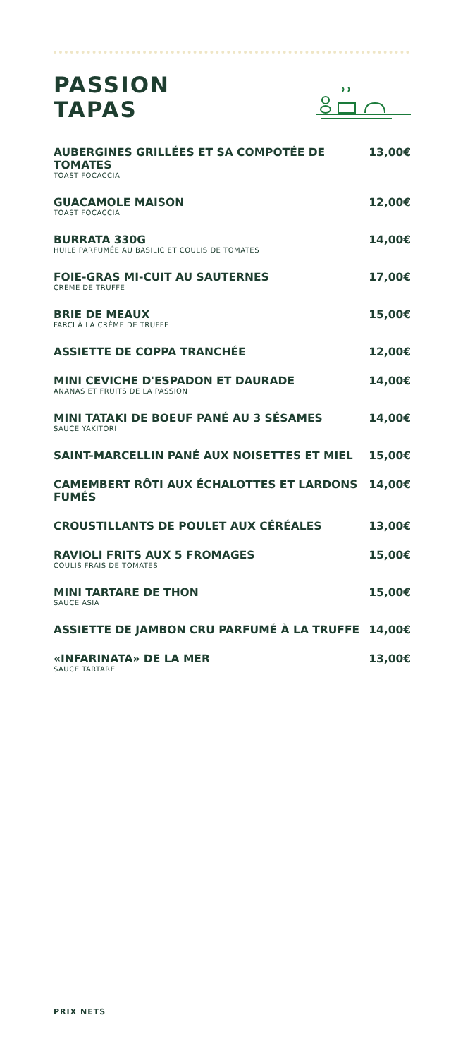PASSION
TAPAS
| AUBERGINES GRILLÉES ET SA COMPOTÉE DE TOMATES TOAST FOCACCIA | 13,00€ |
| GUACAMOLE MAISON TOAST FOCACCIA | 12,00€ |
| BURRATA 330G HUILE PARFUMÉE AU BASILIC ET COULIS DE TOMATES | 14,00€ |
| FOIE-GRAS MI-CUIT AU SAUTERNES CRÈME DE TRUFFE | 17,00€ |
| BRIE DE MEAUX FARCI À LA CRÈME DE TRUFFE | 15,00€ |
| ASSIETTE DE COPPA TRANCHÉE | 12,00€ |
| MINI CEVICHE D'ESPADON ET DAURADE ANANAS ET FRUITS DE LA PASSION | 14,00€ |
| MINI TATAKI DE BOEUF PANÉ AU 3 SÉSAMES SAUCE YAKITORI | 14,00€ |
| SAINT-MARCELLIN PANÉ AUX NOISETTES ET MIEL | 15,00€ |
| CAMEMBERT RÔTI AUX ÉCHALOTTES ET LARDONS FUMÉS | 14,00€ |
| CROUSTILLANTS DE POULET AUX CÉRÉALES | 13,00€ |
| RAVIOLI FRITS AUX 5 FROMAGES COULIS FRAIS DE TOMATES | 15,00€ |
| MINI TARTARE DE THON SAUCE ASIA | 15,00€ |
| ASSIETTE DE JAMBON CRU PARFUMÉ À LA TRUFFE | 14,00€ |
| «INFARINATA» DE LA MER SAUCE TARTARE | 13,00€ |
PRIX NETS